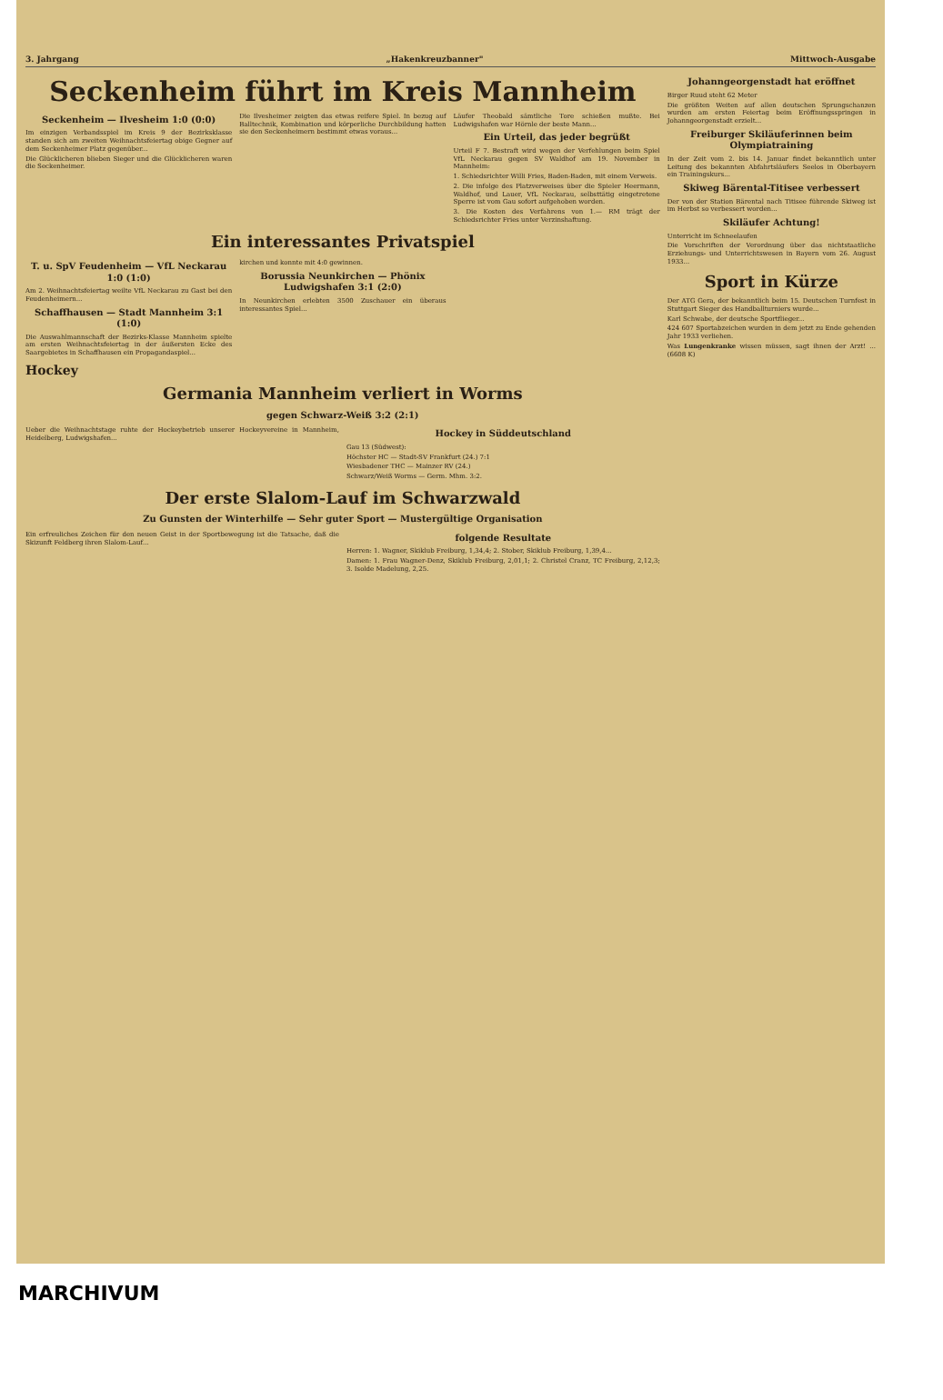3. Jahrgang „Hakenkreuzbanner" Mittwoch-Ausgabe
Seckenheim führt im Kreis Mannheim
Seckenheim — Ilvesheim 1:0 (0:0)
Im einzigen Verbandsspiel im Kreis 9 der Bezirksklasse standen sich am zweiten Weihnachtsfeiertag obige Gegner auf dem Seckenheimer Platz gegenüber...
Die Glücklicheren blieben Sieger und die Glücklicheren waren die Seckenheimer.
Die Ilvesheimer zeigten das etwas reifere Spiel. In bezug auf Balltechnik, Kombination und körperliche Durchbildung hatten sie den Seckenheimern bestimmt etwas voraus...
Läufer Theobald sämtliche Tore schießen mußte. Bei Ludwigshafen war Hörnle der beste Mann...
Ein Urteil, das jeder begrüßt
Urteil F 7. Bestraft wird wegen der Verfehlungen beim Spiel VfL Neckarau gegen SV Waldhof am 19. November in Mannheim:
1. Schiedsrichter Willi Fries, Baden-Baden, mit einem Verweis.
2. Die infolge des Platzverweises über die Spieler Heermann, Waldhof, und Lauer, VfL Neckarau, selbsttätig eingetretene Sperre ist vom Gau sofort aufgehoben worden.
3. Die Kosten des Verfahrens von 1.— RM trägt der Schiedsrichter Fries unter Verzinshaftung.
Ein interessantes Privatspiel
T. u. SpV Feudenheim — VfL Neckarau 1:0 (1:0)
Am 2. Weihnachtsfeiertag weilte VfL Neckarau zu Gast bei den Feudenheimern...
Schaffhausen — Stadt Mannheim 3:1 (1:0)
Die Auswahlmannschaft der Bezirks-Klasse Mannheim spielte am ersten Weihnachtsfeiertag in der äußersten Ecke des Saargebietes in Schaffhausen ein Propagandaspiel...
kirchen und konnte mit 4:0 gewinnen.
Borussia Neunkirchen — Phönix Ludwigshafen 3:1 (2:0)
In Neunkirchen erlebten 3500 Zuschauer ein überaus interessantes Spiel...
Hockey
Germania Mannheim verliert in Worms
gegen Schwarz-Weiß 3:2 (2:1)
Ueber die Weihnachtstage ruhte der Hockeybetrieb unserer Hockeyvereine in Mannheim, Heidelberg, Ludwigshafen...
Hockey in Süddeutschland
Gau 13 (Südwest):
Höchster HC — Stadt-SV Frankfurt (24.) 7:1
Wiesbadener THC — Mainzer RV (24.)
Schwarz/Weiß Worms — Germ. Mhm. 3:2.
Der erste Slalom-Lauf im Schwarzwald
Zu Gunsten der Winterhilfe — Sehr guter Sport — Mustergültige Organisation
Ein erfreuliches Zeichen für den neuen Geist in der Sportbewegung ist die Tatsache, daß die Skizunft Feldberg ihren Slalom-Lauf...
folgende Resultate
Herren: 1. Wagner, Skiklub Freiburg, 1,34,4; 2. Stober, Skiklub Freiburg, 1,39,4...
Damen: 1. Frau Wagner-Denz, Skiklub Freiburg, 2,01,1; 2. Christel Cranz, TC Freiburg, 2,12,3; 3. Isolde Madelung, 2,25.
Johanngeorgenstadt hat eröffnet
Birger Ruud steht 62 Meter
Die größten Weiten auf allen deutschen Sprungschanzen wurden am ersten Feiertag beim Eröffnungsspringen in Johanngeorgenstadt erzielt...
Freiburger Skiläuferinnen beim Olympiatraining
In der Zeit vom 2. bis 14. Januar findet bekanntlich unter Leitung des bekannten Abfahrtsläufers Seelos in Oberbayern ein Trainingskurs...
Skiweg Bärental-Titisee verbessert
Der von der Station Bärental nach Titisee führende Skiweg ist im Herbst so verbessert worden...
Skiläufer Achtung!
Unterricht im Schneelaufen
Die Vorschriften der Verordnung über das nichtstaatliche Erziehungs- und Unterrichtswesen in Bayern vom 26. August 1933...
Sport in Kürze
Der ATG Gera, der bekanntlich beim 15. Deutschen Turnfest in Stuttgart Sieger des Handballturniers wurde...
Karl Schwabe, der deutsche Sportflieger...
424 607 Sportabzeichen wurden in dem jetzt zu Ende gehenden Jahr 1933 verliehen.
Was Lungenkranke wissen müssen, sagt ihnen der Arzt! ... (6608 K)
MARCHIVUM